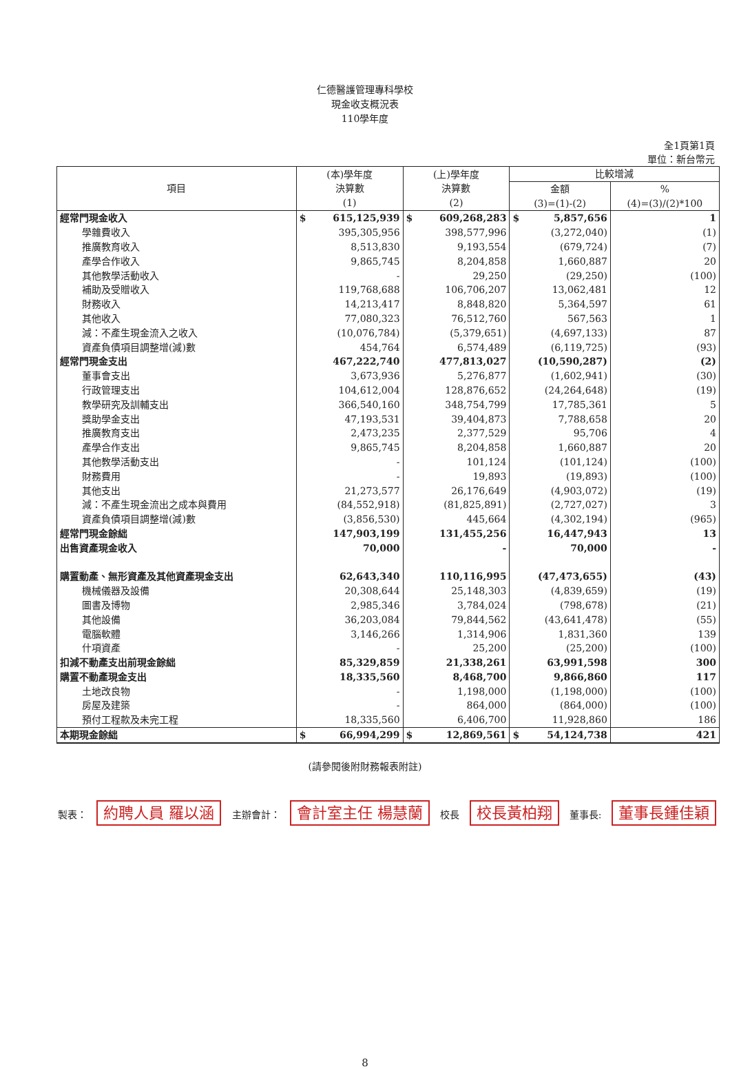仁德醫護管理專科學校
現金收支概況表
110學年度
全1頁第1頁
單位：新台幣元
| 項目 | (本)學年度 決算數 (1) | (上)學年度 決算數 (2) | 比較增減 | |
| --- | --- | --- | --- | --- |
| | | | 金額 (3)=(1)-(2) | % (4)=(3)/(2)*100 |
| 經常門現金收入 | $ 615,125,939 | $ 609,268,283 | $ 5,857,656 | 1 |
| 學雜費收入 | 395,305,956 | 398,577,996 | (3,272,040) | (1) |
| 推廣教育收入 | 8,513,830 | 9,193,554 | (679,724) | (7) |
| 產學合作收入 | 9,865,745 | 8,204,858 | 1,660,887 | 20 |
| 其他教學活動收入 | - | 29,250 | (29,250) | (100) |
| 補助及受贈收入 | 119,768,688 | 106,706,207 | 13,062,481 | 12 |
| 財務收入 | 14,213,417 | 8,848,820 | 5,364,597 | 61 |
| 其他收入 | 77,080,323 | 76,512,760 | 567,563 | 1 |
| 減：不產生現金流入之收入 | (10,076,784) | (5,379,651) | (4,697,133) | 87 |
| 資產負債項目調整增(減)數 | 454,764 | 6,574,489 | (6,119,725) | (93) |
| 經常門現金支出 | 467,222,740 | 477,813,027 | (10,590,287) | (2) |
| 董事會支出 | 3,673,936 | 5,276,877 | (1,602,941) | (30) |
| 行政管理支出 | 104,612,004 | 128,876,652 | (24,264,648) | (19) |
| 教學研究及訓輔支出 | 366,540,160 | 348,754,799 | 17,785,361 | 5 |
| 獎助學金支出 | 47,193,531 | 39,404,873 | 7,788,658 | 20 |
| 推廣教育支出 | 2,473,235 | 2,377,529 | 95,706 | 4 |
| 產學合作支出 | 9,865,745 | 8,204,858 | 1,660,887 | 20 |
| 其他教學活動支出 | - | 101,124 | (101,124) | (100) |
| 財務費用 | - | 19,893 | (19,893) | (100) |
| 其他支出 | 21,273,577 | 26,176,649 | (4,903,072) | (19) |
| 減：不產生現金流出之成本與費用 | (84,552,918) | (81,825,891) | (2,727,027) | 3 |
| 資產負債項目調整增(減)數 | (3,856,530) | 445,664 | (4,302,194) | (965) |
| 經常門現金餘絀 | 147,903,199 | 131,455,256 | 16,447,943 | 13 |
| 出售資產現金收入 | 70,000 | - | 70,000 | - |
| 購置動產、無形資產及其他資產現金支出 | 62,643,340 | 110,116,995 | (47,473,655) | (43) |
| 機械儀器及設備 | 20,308,644 | 25,148,303 | (4,839,659) | (19) |
| 圖書及博物 | 2,985,346 | 3,784,024 | (798,678) | (21) |
| 其他設備 | 36,203,084 | 79,844,562 | (43,641,478) | (55) |
| 電腦軟體 | 3,146,266 | 1,314,906 | 1,831,360 | 139 |
| 什項資產 | - | 25,200 | (25,200) | (100) |
| 扣減不動產支出前現金餘絀 | 85,329,859 | 21,338,261 | 63,991,598 | 300 |
| 購置不動產現金支出 | 18,335,560 | 8,468,700 | 9,866,860 | 117 |
| 土地改良物 | - | 1,198,000 | (1,198,000) | (100) |
| 房屋及建築 | - | 864,000 | (864,000) | (100) |
| 預付工程款及未完工程 | 18,335,560 | 6,406,700 | 11,928,860 | 186 |
| 本期現金餘絀 | $ 66,994,299 | $ 12,869,561 | $ 54,124,738 | 421 |
(請參閱後附財務報表附註)
製表： 約聘人員 羅以涵
主辦會計： 會計室主任 楊慧蘭
校長 校長黃柏翔
董事長: 董事長鍾佳穎
8